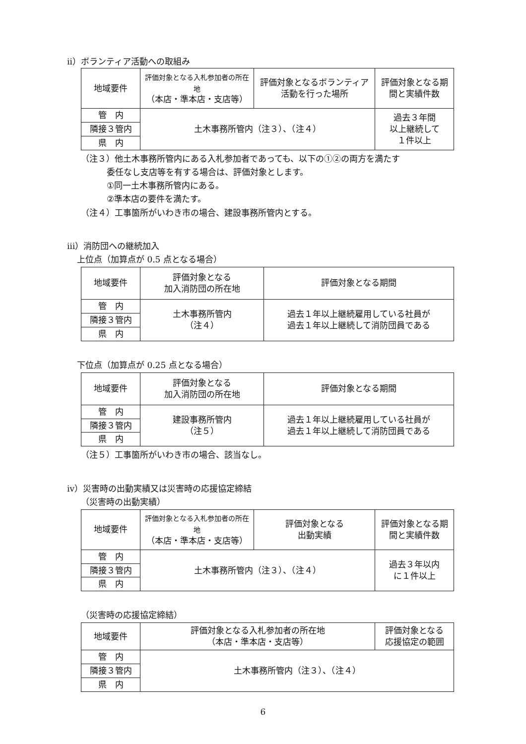ⅱ）ボランティア活動への取組み
| 地域要件 | 評価対象となる入札参加者の所在地 （本店・準本店・支店等） | 評価対象となるボランティア活動を行った場所 | 評価対象となる期間と実績件数 |
| --- | --- | --- | --- |
| 管 内 | 土木事務所管内（注３）、（注４） | | 過去３年間 以上継続して １件以上 |
| 隣接３管内 | | | |
| 県 内 | | | |
（注３）他土木事務所管内にある入札参加者であっても、以下の①②の両方を満たす
委任なし支店等を有する場合は、評価対象とします。
①同一土木事務所管内にある。
②準本店の要件を満たす。
（注４）工事箇所がいわき市の場合、建設事務所管内とする。
ⅲ）消防団への継続加入
上位点（加算点が 0.5 点となる場合）
| 地域要件 | 評価対象となる 加入消防団の所在地 | 評価対象となる期間 |
| --- | --- | --- |
| 管 内 | 土木事務所管内 （注４） | 過去１年以上継続雇用している社員が 過去１年以上継続して消防団員である |
| 隣接３管内 | | |
| 県 内 | | |
下位点（加算点が 0.25 点となる場合）
| 地域要件 | 評価対象となる 加入消防団の所在地 | 評価対象となる期間 |
| --- | --- | --- |
| 管 内 | 建設事務所管内 （注５） | 過去１年以上継続雇用している社員が 過去１年以上継続して消防団員である |
| 隣接３管内 | | |
| 県 内 | | |
（注５）工事箇所がいわき市の場合、該当なし。
ⅳ）災害時の出動実績又は災害時の応援協定締結
（災害時の出動実績）
| 地域要件 | 評価対象となる入札参加者の所在地 （本店・準本店・支店等） | 評価対象となる 出動実績 | 評価対象となる期間と実績件数 |
| --- | --- | --- | --- |
| 管 内 | 土木事務所管内（注３）、（注４） | | 過去３年以内 に１件以上 |
| 隣接３管内 | | | |
| 県 内 | | | |
（災害時の応援協定締結）
| 地域要件 | 評価対象となる入札参加者の所在地 （本店・準本店・支店等） | 評価対象となる 応援協定の範囲 |
| --- | --- | --- |
| 管 内 | 土木事務所管内（注３）、（注４） | |
| 隣接３管内 | | |
| 県 内 | | |
6